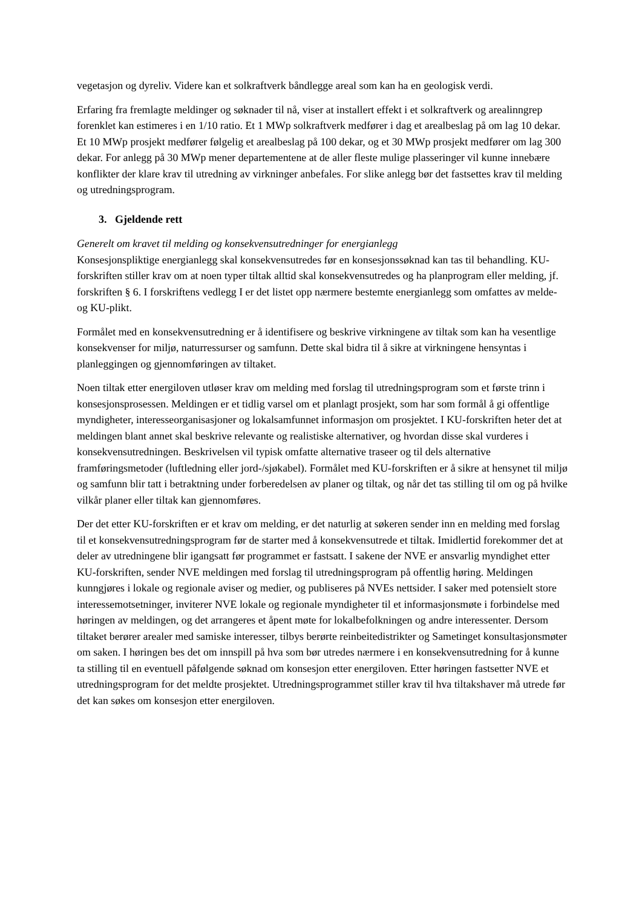vegetasjon og dyreliv. Videre kan et solkraftverk båndlegge areal som kan ha en geologisk verdi.
Erfaring fra fremlagte meldinger og søknader til nå, viser at installert effekt i et solkraftverk og arealinngrep forenklet kan estimeres i en 1/10 ratio. Et 1 MWp solkraftverk medfører i dag et arealbeslag på om lag 10 dekar. Et 10 MWp prosjekt medfører følgelig et arealbeslag på 100 dekar, og et 30 MWp prosjekt medfører om lag 300 dekar. For anlegg på 30 MWp mener departementene at de aller fleste mulige plasseringer vil kunne innebære konflikter der klare krav til utredning av virkninger anbefales. For slike anlegg bør det fastsettes krav til melding og utredningsprogram.
3. Gjeldende rett
Generelt om kravet til melding og konsekvensutredninger for energianlegg
Konsesjonspliktige energianlegg skal konsekvensutredes før en konsesjonssøknad kan tas til behandling. KU-forskriften stiller krav om at noen typer tiltak alltid skal konsekvensutredes og ha planprogram eller melding, jf. forskriften § 6. I forskriftens vedlegg I er det listet opp nærmere bestemte energianlegg som omfattes av melde- og KU-plikt.
Formålet med en konsekvensutredning er å identifisere og beskrive virkningene av tiltak som kan ha vesentlige konsekvenser for miljø, naturressurser og samfunn. Dette skal bidra til å sikre at virkningene hensyntas i planleggingen og gjennomføringen av tiltaket.
Noen tiltak etter energiloven utløser krav om melding med forslag til utredningsprogram som et første trinn i konsesjonsprosessen. Meldingen er et tidlig varsel om et planlagt prosjekt, som har som formål å gi offentlige myndigheter, interesseorganisasjoner og lokalsamfunnet informasjon om prosjektet. I KU-forskriften heter det at meldingen blant annet skal beskrive relevante og realistiske alternativer, og hvordan disse skal vurderes i konsekvensutredningen. Beskrivelsen vil typisk omfatte alternative traseer og til dels alternative framføringsmetoder (luftledning eller jord-/sjøkabel). Formålet med KU-forskriften er å sikre at hensynet til miljø og samfunn blir tatt i betraktning under forberedelsen av planer og tiltak, og når det tas stilling til om og på hvilke vilkår planer eller tiltak kan gjennomføres.
Der det etter KU-forskriften er et krav om melding, er det naturlig at søkeren sender inn en melding med forslag til et konsekvensutredningsprogram før de starter med å konsekvensutrede et tiltak. Imidlertid forekommer det at deler av utredningene blir igangsatt før programmet er fastsatt. I sakene der NVE er ansvarlig myndighet etter KU-forskriften, sender NVE meldingen med forslag til utredningsprogram på offentlig høring. Meldingen kunngjøres i lokale og regionale aviser og medier, og publiseres på NVEs nettsider. I saker med potensielt store interessemotsetninger, inviterer NVE lokale og regionale myndigheter til et informasjonsmøte i forbindelse med høringen av meldingen, og det arrangeres et åpent møte for lokalbefolkningen og andre interessenter. Dersom tiltaket berører arealer med samiske interesser, tilbys berørte reinbeitedistrikter og Sametinget konsultasjonsmøter om saken. I høringen bes det om innspill på hva som bør utredes nærmere i en konsekvensutredning for å kunne ta stilling til en eventuell påfølgende søknad om konsesjon etter energiloven. Etter høringen fastsetter NVE et utredningsprogram for det meldte prosjektet. Utredningsprogrammet stiller krav til hva tiltakshaver må utrede før det kan søkes om konsesjon etter energiloven.